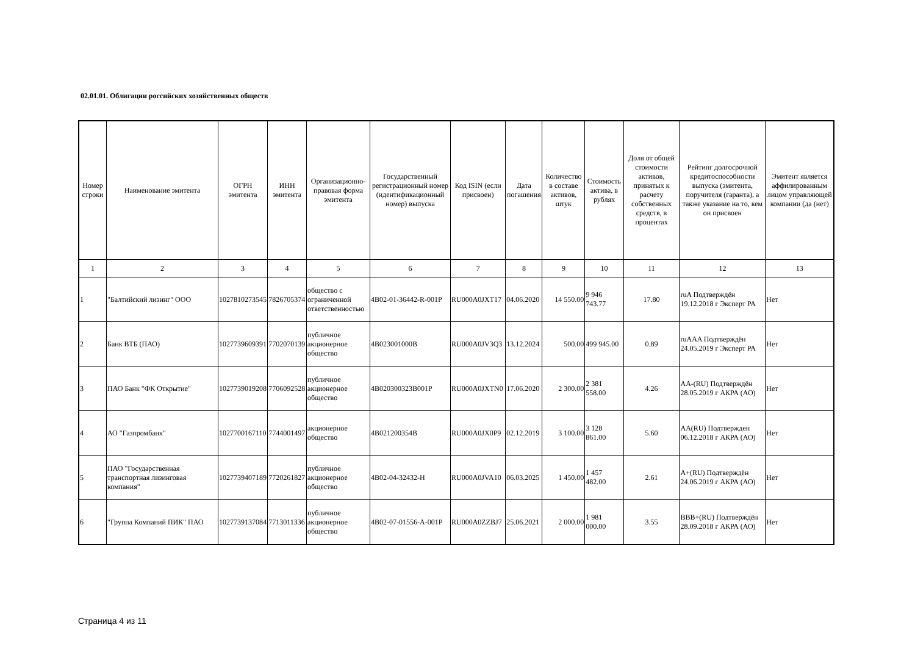02.01.01. Облигации российских хозяйственных обществ
| Номер строки | Наименование эмитента | ОГРН эмитента | ИНН эмитента | Организационно-правовая форма эмитента | Государственный регистрационный номер (идентификационный номер) выпуска | Код ISIN (если присвоен) | Дата погашения | Количество в составе активов, штук | Стоимость актива, в рублях | Доля от общей стоимости активов, принятых к расчету собственных средств, в процентах | Рейтинг долгосрочной кредитоспособности выпуска (эмитента, поручителя (гаранта), а также указание на то, кем он присвоен | Эмитент является аффилированным лицом управляющей компании (да (нет) |
| --- | --- | --- | --- | --- | --- | --- | --- | --- | --- | --- | --- | --- |
| 1 | 2 | 3 | 4 | 5 | 6 | 7 | 8 | 9 | 10 | 11 | 12 | 13 |
| 1 | "Балтийский лизинг" ООО | 1027810273545 | 7826705374 | общество с ограниченной ответственностью | 4B02-01-36442-R-001P | RU000A0JXT17 | 04.06.2020 | 14 550.00 | 9 946 743.77 | 17.80 | ruA Подтверждён 19.12.2018 г Эксперт РА | Нет |
| 2 | Банк ВТБ (ПАО) | 1027739609391 | 7702070139 | публичное акционерное общество | 4B023001000B | RU000A0JV3Q3 | 13.12.2024 | 500.00 | 499 945.00 | 0.89 | ruAAA Подтверждён 24.05.2019 г Эксперт РА | Нет |
| 3 | ПАО Банк "ФК Открытие" | 1027739019208 | 7706092528 | публичное акционерное общество | 4B020300323B001P | RU000A0JXTN0 | 17.06.2020 | 2 300.00 | 2 381 558.00 | 4.26 | AA-(RU) Подтверждён 28.05.2019 г АКРА (АО) | Нет |
| 4 | АО "Газпромбанк" | 1027700167110 | 7744001497 | акционерное общество | 4B021200354B | RU000A0JX0P9 | 02.12.2019 | 3 100.00 | 3 128 861.00 | 5.60 | AA(RU) Подтвержден 06.12.2018 г АКРА (АО) | Нет |
| 5 | ПАО "Государственная транспортная лизинговая компания" | 1027739407189 | 7720261827 | публичное акционерное общество | 4B02-04-32432-H | RU000A0JVA10 | 06.03.2025 | 1 450.00 | 1 457 482.00 | 2.61 | A+(RU) Подтверждён 24.06.2019 г АКРА (АО) | Нет |
| 6 | "Группа Компаний ПИК" ПАО | 1027739137084 | 7713011336 | публичное акционерное общество | 4B02-07-01556-A-001P | RU000A0ZZBJ7 | 25.06.2021 | 2 000.00 | 1 981 000.00 | 3.55 | BBB+(RU) Подтверждён 28.09.2018 г АКРА (АО) | Нет |
Страница 4 из 11